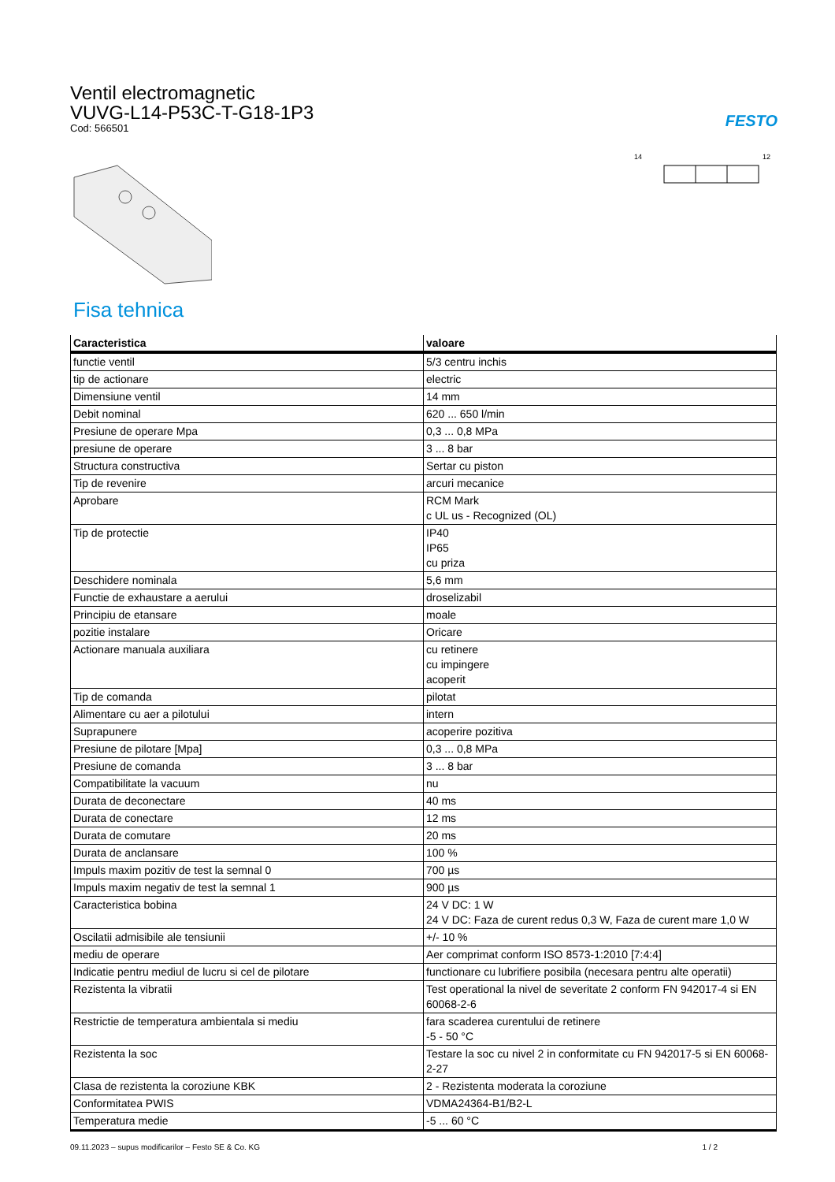Ventil electromagnetic
VUVG-L14-P53C-T-G18-1P3
Cod: 566501
FESTO
14
12
Fisa tehnica
| Caracteristica | valoare |
| --- | --- |
| functie ventil | 5/3 centru inchis |
| tip de actionare | electric |
| Dimensiune ventil | 14 mm |
| Debit nominal | 620 ... 650 l/min |
| Presiune de operare Mpa | 0,3 ... 0,8 MPa |
| presiune de operare | 3 ... 8 bar |
| Structura constructiva | Sertar cu piston |
| Tip de revenire | arcuri mecanice |
| Aprobare | RCM Mark c UL us - Recognized (OL) |
| Tip de protectie | IP40 IP65 cu priza |
| Deschidere nominala | 5,6 mm |
| Functie de exhaustare a aerului | droselizabil |
| Principiu de etansare | moale |
| pozitie instalare | Oricare |
| Actionare manuala auxiliara | cu retinere cu impingere acoperit |
| Tip de comanda | pilotat |
| Alimentare cu aer a pilotului | intern |
| Suprapunere | acoperire pozitiva |
| Presiune de pilotare [Mpa] | 0,3 ... 0,8 MPa |
| Presiune de comanda | 3 ... 8 bar |
| Compatibilitate la vacuum | nu |
| Durata de deconectare | 40 ms |
| Durata de conectare | 12 ms |
| Durata de comutare | 20 ms |
| Durata de anclansare | 100 % |
| Impuls maxim pozitiv de test la semnal 0 | 700 µs |
| Impuls maxim negativ de test la semnal 1 | 900 µs |
| Caracteristica bobina | 24 V DC: 1 W 24 V DC: Faza de curent redus 0,3 W, Faza de curent mare 1,0 W |
| Oscilatii admisibile ale tensiunii | +/- 10 % |
| mediu de operare | Aer comprimat conform ISO 8573-1:2010 [7:4:4] |
| Indicatie pentru mediul de lucru si cel de pilotare | functionare cu lubrifiere posibila (necesara pentru alte operatii) |
| Rezistenta la vibratii | Test operational la nivel de severitate 2 conform FN 942017-4 si EN 60068-2-6 |
| Restrictie de temperatura ambientala si mediu | fara scaderea curentului de retinere -5 - 50 °C |
| Rezistenta la soc | Testare la soc cu nivel 2 in conformitate cu FN 942017-5 si EN 60068-2-27 |
| Clasa de rezistenta la coroziune KBK | 2 - Rezistenta moderata la coroziune |
| Conformitatea PWIS | VDMA24364-B1/B2-L |
| Temperatura medie | -5 ... 60 °C |
09.11.2023 – supus modificarilor – Festo SE & Co. KG 1 / 2